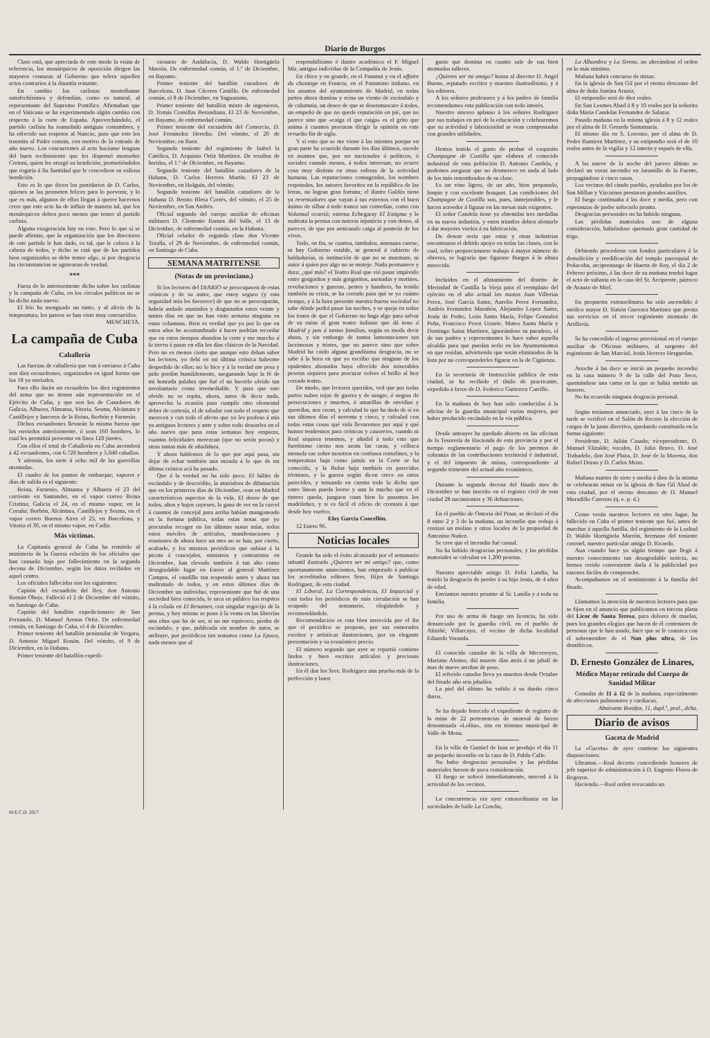Diario de Burgos
Claro está, que apreciada de este modo la visita de referencia, los monárquicos de oposición dirigen las mayores censuras al Gobierno que tolera aquellos actos contrarios á la dinastía reinante.
En cambio los carlistas mostrábanse satisfechísimos y defendían, como es natural, al representante del Supremo Pontífice. Afirmaban que en el Vaticano se ha experimentado algún cambio con respecto á la corte de España. Aprovechándolo, el partido carlista ha reanudado antiguas costumbres, y ha ofrecido sus respetos al Nuncio, para que este los trasmita al Padre común, con motivo de la entrada de año nuevo. Los concurrentes al acto hacíanse lenguas del buen recibimiento que les dispensó monseñor Cretoni, quien les otorgó su bendición, prometiéndoles que rogaría á Su Santidad que le concediese su valiosa bendición.
Esto es lo que dicen los partidarios de D. Carlos, quienes se las prometen felices para lo porvenir, y lo que es más, algunos de ellos llegan á querer hacernos creer que este acto ha de influir de manera tal, que los monárquicos deben poco menos que temer al partido carlista.
Alguna exageración hay en esto. Pero lo que sí se puede afirmar, que la organización que los directores de este partido le han dado, es tal, que le coloca á la cabeza de todos, y dicho se está que de los partidos bien organizados se debe temer algo, si por desgracia las circunstancias se agravaran de verdad.
***
Fuera de lo anteriormente dicho sobre los carlistas y la campaña de Cuba, en los círculos políticos no se ha dicho nada nuevo.
El frío ha menguado un tanto, y al alivio de la temperatura, los paseos se han visto muy concurridos.
MENCHETA.
La campaña de Cuba
Caballería
Las fuerzas de caballería que van á enviarse á Cuba son diez escuadrones, organizados en igual forma que los 18 ya enviados.
Para ello darán un escuadrón los diez regimientos del arma que no tienen aún representación en el Ejército de Cuba, y que son los de Cazadores de Galicia, Albuera, Almansa, Vitoria, Sesma, Alcántara y Castillejos y lanceros de la Reina, Borbón y Farnesio.
Dichos escuadrones llevarán la misma fuerza que los enviados anteriormente, ó sean 160 hombres, lo cual les permitirá presentar en línea 120 jinetes.
Con ellos el total de Caballería en Cuba ascenderá á 42 escuadrones, con 6.720 hombres y 5.040 caballos.
Y además, los siete ú ocho mil de las guerrillas montadas.
El cuadro de los puntos de embarque; vapores y días de salida es el siguiente:
Reina, Farnesio, Almansa y Albuera el 23 del corriente en Santander, en el vapor correo Reina Cristina; Galicia el 24, en el mismo vapor, en la Coruña; Borbón, Alcántara, Castillejos y Sesma, en el vapor correo Buenos Aires el 25, en Barcelona, y Vitoria el 30, en el mismo vapor, en Cadiz.
Más víctimas.
La Capitanía general de Cuba ha remitido al ministerio de la Guerra relación de los oficiales que han causado baja por fallecimiento en la segunda decena de Diciembre, según los datos recibidos en aquel centro.
Los oficiales fallecidos son los siguientes:
Capitán del escuadrón del Rey, don Antonio Román Obejo. Falleció el 2 de Diciembre del vómito, en Santiago de Cuba.
Capitán del batallón expedicionario de San Fernando, D. Manuel Arenas Ortiz. De enfermedad común, en Santiago de Cuba, el 4 de Diciembre.
Primer teniente del batallón peninsular de Vergara, D. Antonio Miguel Ronán. Del vómito, el 9 de Diciembre, en la Habana.
Primer teniente del batallón expedi-
cionario de Andalucía, D. Waldo Hortigüela Marrón. De enfermedad común, el 1.º de Diciembre, en Bayamo.
Primer teniente del batallón cazadores de Barcelona, D. Juan Cáceres Castillo. De enfermedad común, el 8 de Diciembre, en Yaguarama.
Primer teniente del batallón mixto de ingenieros, D. Tomás Cousillas Berandiana. El 23 de Noviembre, en Bayamo, de enfermedad común.
Primer teniente del escuadrón del Comercio, D. José Fernández Heredia. Del vómito, el 20 de Noviembre, en Baez.
Segundo teniente del regimiento de Isabel la Católica, D. Arquinio Ortiz Martínez. De resultas de heridas, el 1.º de Diciembre, en Bayamo.
Segundo teniente del batallón cazadores de la Habana, D. Carlos Herrera Martín. El 23 de Noviembre, en Holguín, del vómito.
Segundo teniente del batallón cazadores de la Habana D. Benito Blesa Cortés, del vómito, el 25 de Noviembre, en San Andrés.
Oficial segundo del cuerpo auxiliar de oficinas militares D. Clemente Ramos del Valle, el 13 de Diciembre, de enfermedad común, en la Habana.
Oficial celador de segunda clase don Vicente Toralla, el 29 de Noviembre, de enfermedad común, en Santiago de Cuba.
SEMANA MATRITENSE
(Notas de un provinciano.)
Si los lectores del DIARIO se preocupasen de estas crónicas y de su autor, que estoy seguro (y esta seguridad mía les favorece) de que no se preocuparán, habría andado asustados y disgustados estos veinte y tantos días en que no han visto semana ninguna en estas columnas. Bien es verdad que ya por lo que en estos años he acostumbrado á hacer podrían recordar que en estos tiempos abandon la corte y me marcho á la tierra á pasar en ella los días clásicos de la Navidad. Pero no es menos cierto que aunque esto deban saber los lectores, yo debí en mi última crónica haberme despedido de ellos; no lo hice y á la verdad me pesa y pido perdón humildemente, asegurando bajo la fé de mi honrada palabra que fué el no hacerlo olvido tan involuntario como irremediable. Y para que este olvido no se repita, ahora, antes de decir nada, aprovecho la ocasión para cumplir otro elemental deber de cortesía, el de saludar con todo el respeto que merecen y con todo el afecto que yo les profeso á mis ya antiguos lectores y ante y sobre todo desearles en el año nuevo que para estas semanas hoy empieza, cuantas felicidades merezcan (que no serán pocas) y otras tantas más de añadidura.
Y ahora hablemos de lo que por aquí pasa, sin dejar de echar también una mirada á lo que de mi última crónica acá ha pasado.
Que á la verdad no ha sido poco. El hálito de escándalo y de descrédito, la atmósfera de difamación que en los primeros días de Diciembre, eran en Madrid característicos aspectos de la vida. El deseo de que todos, altos y bajos cayesen, la gana de ver en la carcel á cuantos de concejal para arriba habían mangoneado en la fortuna pública, todas estas notas que yo procuraba recoger en las últimas notas mías, todos estos móviles de artículos, manifestaciones y reuniones de ahora hace un mes no se han, por cierto, acabado, y los mismos periódicos que subían á la picota á concejales, ministros y contratistas en Diciembre, han elevado también á tan alto como desagradable lugar en Enero al general Martínez Campos, el caudillo tan respetado antes y ahora tan maltratado de todos, y en estos últimos días de Diciembre un individuo, representante que fué de una sociedad bien conocida, le saca en público los trapitos á la colada en El Resumen, con singular regocijo de la prensa, y hoy mismo se pone á la venta en las librerías una obra que ha de ser, si no me equivoco, piedra de escándalo, y que, publicada sin nombre de autor, se atribuye, por periódicos tan sensatos como La Epoca, nada menos que al
respetabilísimo é ilustre académico el P. Miguel Mir, antiguo individuo de la Compañía de Jesús.
En chico y en grande, en el Panamá y en el affaire du chantage en Francia, en el Panamino italiano, en los asuntos del ayuntamiento de Madrid, en todas partes ahora domina y reina un viento de escándalo y de calumnia, un deseo de que se desenmascare á todos, un empeño de que no quede reputación en pié, que no parece sino que «caiga el que caiga» es el grito que anima á cuantos procuran dirigir la opinión en este revuelto fin de siglo.
Y si esto que se me viene á las mientes porque en gran parte ha ocurrido durante los días últimos, sucede en asuntos que, por ser nacionales ó políticos, ó sociales cuando menos, á todos interesan, no ocurre cosa muy distinta en otras esferas de la actividad humana. Las reputaciones consagradas, los nombres respetados, los autores favoritos en la república de las letras, no logran gran fortuna; el ilustre Galdós tiene ya reventadores que vayan á sus estrenos con el buen ánimo de silbar á todo tranco sus comedias, como con Voluntad ocurrió; estrena Echegaray El Estigma y le maltrata la prensa con notoria injusticia y con deseo, al parecer, de que por anticuado caiga al panteón de los vivos.
Todo, en fin, se cuartea, tambalea, amenaza caerse; ni hay Gobierno estable, ni general á cubierto de habladurías, ni institución de que no se murmure, ni autor á quien por algo no se moteje. Nada permanece y dura; ¿qué más? el Teatro Real que vió pasar impávido entre gorgoritos y más gorgoritos, asonadas y motines, revoluciones y guerras, pestes y hambres, ha tenido también su crisis, se ha cerrado para qué se yo cuánto tiempo, y á la hora presente nuestra buena sociedad no sabe dónde podrá pasar las noches, y se queja en todos los tonos de que el Gobierno no haga algo para salvar de su ruina al gran teatro italiano que dá tono á Madrid y pan á tantas familias, según es moda decir ahora, y sin embargo de tantas lamentaciones tan lacrimosas y tristes, que no parece sino que sobre Madrid ha caido alguna grandísima desgracia, no se sabe á la hora en que yo escribo que ninguno de los opulentos abonados haya ofrecido dos miserables pesetas siquiera para procurar volver el brillo al hoy cerrado teatro.
De modo, que lectores queridos, ved que por todas partes nubes rojas de guerra y de sangre, ó negras de persecuciones y muertes, ó amarillas de envidias y querellas, nos crean, y calculad lo que ha dado de sí en sus últimos días el noventa y cinco, y calculad con todas estas cosas qué vida llevaremos por aquí y qué humor tendremos para crónicas y causeries, cuando ni Real siquiera tenemos, y añadid á todo esto que fuertísimo cierzo nos azota las caras, y cellisca menuda cae sobre nosotros en confusos remolinos, y la temperatura baja como jamás en la Corte se ha conocido, y la Bolsa baja también en parecidos términos, y la guerra según dicen crece en otros parecidos, y tomando en cuenta todo lo dicho que entre líneas pueda leerse y aun lo mucho que en el tintero queda, juzguen cuan bien lo pasamos los madrileños, y si es fácil el oficio de cronista á que desde hoy vuelvo.
Eloy García Concellón.
12 Enero 96.
Noticias locales
Grande ha sido el éxito alcanzado por el semanario infantil ilustrado ¿Quieres ser mi amigo? que, como oportunamente anunciamos, han empezado á publicar los acreditados editores Sres. Hijos de Santiago Rodriguez, de esta ciudad.
El Liberal, La Correspondencia, El Imparcial y casi todos los periódicos de más circulación se han ocupado del semanario, elogiándole y recomendándole.
Recomendación es esta bien merecida por el fin que el periódico se propone, por sus esmerados escritos y artísticas ilustraciones, por su elegante presentación y su económico precio.
El número segundo que ayer se repartió contiene lindos y bien escritos artículos y preciosas ilustraciones.
En él dan los Sres. Rodriguez una prueba más de la perfección y buen
gusto que domina en cuanto sale de sus bien montados talleres.
¿Quieres ser mi amigo? honra al director D. Angel Bueno, reputado escritor y maestro ilustradísimo, y á los editores.
A los señores profesores y á los padres de familia recomendamos esta publicación con todo interés.
Nuestro sincero aplauso á los señores Rodriguez por sus trabajos en pró de la educación y celebraremos que su actividad y laboriosidad se vean compensadas con grandes utilidades.
Hemos tenido el gusto de probar el exquisito Champagne de Castilla que elabora el conocido industrial de esta población D. Antonio Candela, y podemos asegurar que no desmerece en nada al lado de los más renombrados de su clase.
Es un vino ligero, de un año, bien preparado, limpio y con excelente bouquet. Las condiciones del Champagne de Castilla son, pues, inmejorables, y le hacen acreedor á figurar en las mesas más exigentes.
El señor Candela tiene ya obtenidas tres medallas en su nueva industria, y estos triunfos deben alentarle á dar mayores vuelos á su fabricación.
De desear sería que estas y otras industrias encontrasen el debido apoyo en todas las clases, con lo cual, sobre proporcionarse trabajo á mayor número de obreros, se lograría que figurase Burgos á la altura merecida.
Incluidos en el alistamiento del distrito de Merindad de Castilla la Vieja para el reemplazo del ejército en el año actual los mozos Juan Villerias Perez, José García Sainz, Aurelio Perez Fernandez, Andrés Fernandez Marañón, Alejandro Lopez Sainz, Jesús de Pedro, León Santa María, Felipe Gonzalez Peña, Francisco Perez Uriarte, Mateo Santa María y Domingo Sainz Martinez, ignorándose su paradero, el de sus padres y representantes lo hace saber aquella alcaldía para que puedan serlo en los Ayuntamientos en que residan, advirtiendo que serán eliminados de la lista por no corresponderles figurar en la de Cigüenza.
En la secretaría de Instrucción pública de esta ciudad, se ha recibido el título de practicante, expedido á favor de D. Federico Gutierrez Carrillo.
En la mañana de hoy han sido conducidas á la oficina de la guardia municipal varias mujeres, por haber producido escándalo en la vía pública.
Desde anteayer ha quedado abierto en las oficinas de la Tesorería de Hacienda de esta provincia y por el tiempo reglamentario el pago de los premios de cobranza de las contribuciones territorial é industrial, y el del impuesto de minas, correspondiente al segundo trimestre del actual año económico.
Durante la segunda decena del finado mes de Diciembre se han inscrito en el registro civil de esta ciudad 28 nacimientos y 36 defunciones.
En el pueblo de Ontoria del Pinar, se declaró el día 8 entre 2 y 3 de la mañana, un incendio que redujo á cenizas un molino y otros locales de la propiedad de Antonino Nuñez.
Se cree que el incendio fué casual.
No ha habido desgracias personales, y las pérdidas materiales se calculan en 1.200 pesetas.
Nuestro apreciable amigo D. Felix Landía, ha tenido la desgracia de perder á su hijo Jesús, de 4 años de edad.
Enviamos nuestro pésame al Sr. Landía y á toda su familia.
Por uso de arma de fuego sin licencia, ha sido denunciado por la guardia civil, en el pueblo de Almiñé, Villarcayo, el vecino de dicha localidad Eduardo Varanda.
El conocido cazador de la villa de Mecerreyes, Mariano Alonso, dió muerte días atrás á un jabalí de mas de nueve arrobas de peso.
El referido cazador lleva ya muertos desde Octubre del finado año seis jabalíes.
La piel del último ha valido á su dueño cinco duros.
Se ha dejado fenecido el expediente de registro de la mina de 22 pertenencias de mineral de hierro denominada «Lolita», sita en término municipal de Valle de Mena.
En la villa de Gumiel de Izan se produjo el día 11 un pequeño incendio en la casa de D. Pablo Calle.
No hubo desgracias personales y las pérdidas materiales fueron de poca consideración.
El fuego se sofocó inmediatamente, merced á la actividad de los vecinos.
La concurrencia era ayer extraordinaria en las sociedades de baile La Concha,
La Alhambra y La Sirena, no alterándose el orden en lo más mínimo.
Mañana habrá concurso de misas:
En la iglesia de San Gil por el eterno descanso del alma de doña Justina Arnaiz.
El estipendio será de diez reales.
En San Lesmes Abad á 8 y 10 reales por la señorita doña María Candelas Fernandez de Salazar.
Pasado mañana en la misma iglesia á 8 y 12 reales por el alma de D. Gerardo Santamaria.
El mismo día en S. Lorenzo, por el alma de D. Pedro Ramirez Martinez, y su estipendio será el de 10 reales antes de la vigilia y 12 interin y espués de ella.
A las nueve de la noche del jueves último se declaró un voraz incendio en Jaramillo de la Fuente, propagándose á cinco casas.
Los vecinos del citado pueblo, ayudados por los de San Millan y Vizcainos prestaron grandes auxilios.
El fuego continuaba á las doce y media, pero con esperanzas de poder sofocarlo pronto.
Desgracias personales no ha habido ninguna.
Las pérdidas materiales son de alguna consideración, habiéndose quemado gran cantidad de trigo.
Debiendo procederse con fondos particulares á la demolición y reedificación del templo parroquial de Peñacoba, arciprestazgo de Huerta de Rey, el día 2 de Febrero próximo, á las doce de su mañana tendrá lugar el acto de subasta en la casa del Sr. Arcipreste, párroco de Arauzo de Miel.
En propuesta extraordinaria ha sido ascendido á médico mayor D. Simón Guevara Martinez que presta sus servicios en el tercer regimiento montado de Artillería.
Se ha concedido el ingreso provisional en el cuerpo auxiliar de Oficinas militares, al sargento del regimiento de San Marcial, Jesús Herrero Herguedas.
Anoche á las doce se inició un pequeño incendio en la casa número 9 de la calle del Pozo Seco, quemándose una cama en la que se había metido un brasero.
No ha ocurrido ninguna desgracia personal.
Según teníamos anunciado, ayer á las cinco de la tarde se verificó en el Salón de Recreo la elección de cargos de la junta directiva, quedando constituida en la forma siguiente:
Presidente, D. Julián Casado; vicepresidente, D. Manuel Elizalde; vocales, D. Julio Bravo, D. José Trabadelo, don José Plaza, D. José de la Morena, don Rafael Dorao y D. Carlos Mozo.
Mañana martes de siete y media á diez de la misma se celebrarán misas en la iglesia de San Gil Abad de esta ciudad, por el eterno descanso de D. Manuel Moradillo Carreras (q. e. p. d.)
Como verán nuestros lectores en otro lugar, ha fallecido en Cuba el primer teniente que fué, antes de marchar á aquella Antilla, del regimiento de la Lealtad D. Waldo Hortigüela Marrón, hermano del teniente coronel, nuestro particular amigo D. Ricardo.
Aun cuando hace ya algún tiempo que llegó á nuestro conocimiento tan desagradable noticia, no hemos creido conveniente darla á la publicidad por razones fáciles de comprender.
Acompañamos en el sentimiento á la familia del finado.
Llamamos la atención de nuestros lectores para que se fijen en el anuncio que publicamos en tercera plana del Licor de Santa Teresa, para dolores de muelas, pues los grandes elogios que hacen de él centenares de personas que le han usado, hace que se le conozca con el sobrenombre de el Non plus ultra, de los dentífricos.
D. Ernesto González de Linares,
Médico Mayor retirado del Cuerpo de Sanidad Militar
Consulta de 11 á 12 de la mañana, especialmente de afecciones pulmonares y cardiacas.
Almirante Bonifaz, 11, dupl.º, pral., dcha.
Diario de avisos
Gaceta de Madrid
La «Gaceta» de ayer contiene las siguientes disposiciones:
Ultramar.—Real decreto concediendo honores de jefe superior de administración á D. Eugenio Flores de Regoyos.
Hacienda.—Real orden revocando un
M.E.C.D. 2017